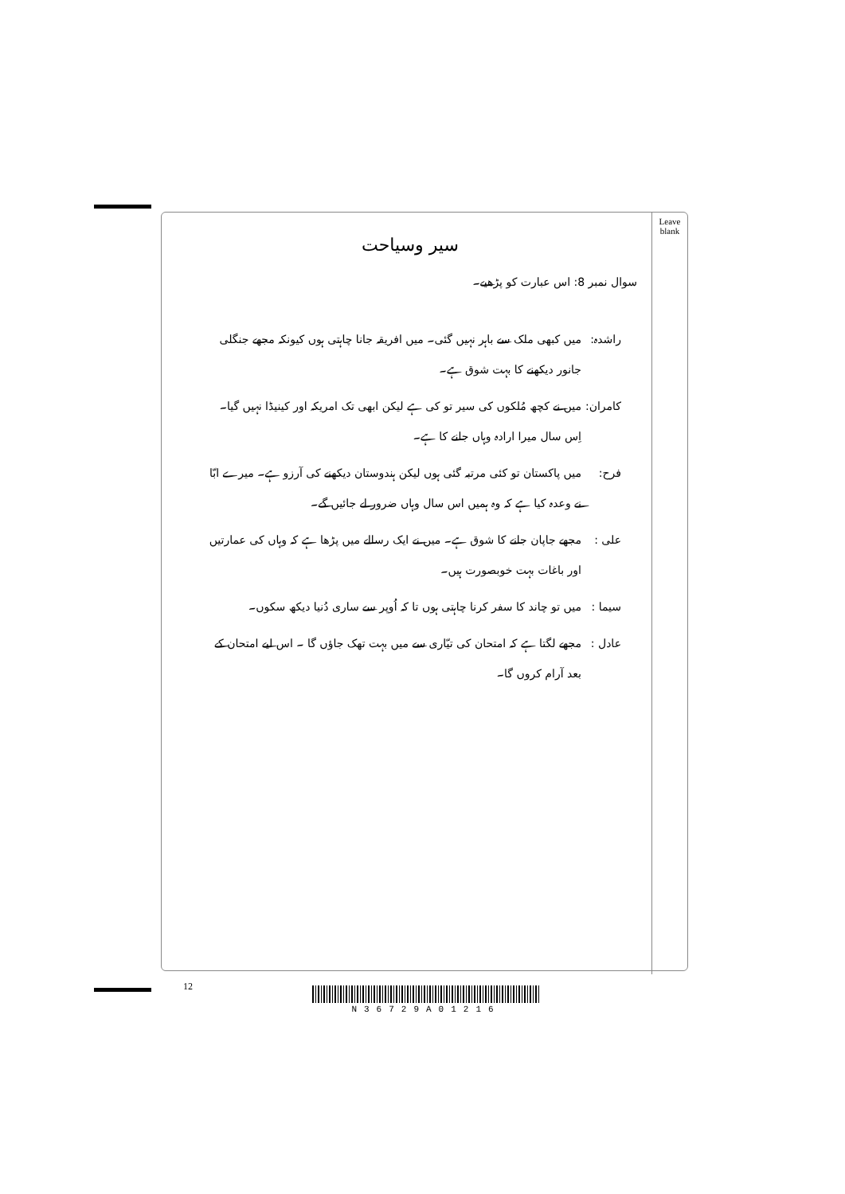Leave
blank
سیر وسیاحت
سوال نمبر 8: اس عبارت کو پڑھیے۔
راشدہ: میں کبھی ملک سے باہر نہیں گئی۔ میں افریقہ جانا چاہتی ہوں کیونکہ مجھے جنگلی جانور دیکھنے کا بہت شوق ہے۔
کامران: میں نے کچھ مُلکوں کی سیر تو کی ہے لیکن ابھی تک امریکہ اور کینیڈا نہیں گیا۔ اِس سال میرا ارادہ وہاں جانے کا ہے۔
فرح: میں پاکستان تو کئی مرتبہ گئی ہوں لیکن ہندوستان دیکھنے کی آرزو ہے۔ میرے ابّا نے وعدہ کیا ہے کہ وہ ہمیں اس سال وہاں ضرور لے جائیں گے۔
علی : مجھے جاپان جانے کا شوق ہے۔ میں نے ایک رسالے میں پڑھا ہے کہ وہاں کی عمارتیں اور باغات بہت خوبصورت ہیں۔
سیما : میں تو چاند کا سفر کرنا چاہتی ہوں تا کہ اُوپر سے ساری دُنیا دیکھ سکوں۔
عادل : مجھے لگتا ہے کہ امتحان کی تیّاری سے میں بہت تھک جاؤں گا ۔ اس لیے امتحان کے بعد آرام کروں گا۔
12
N36729A01216